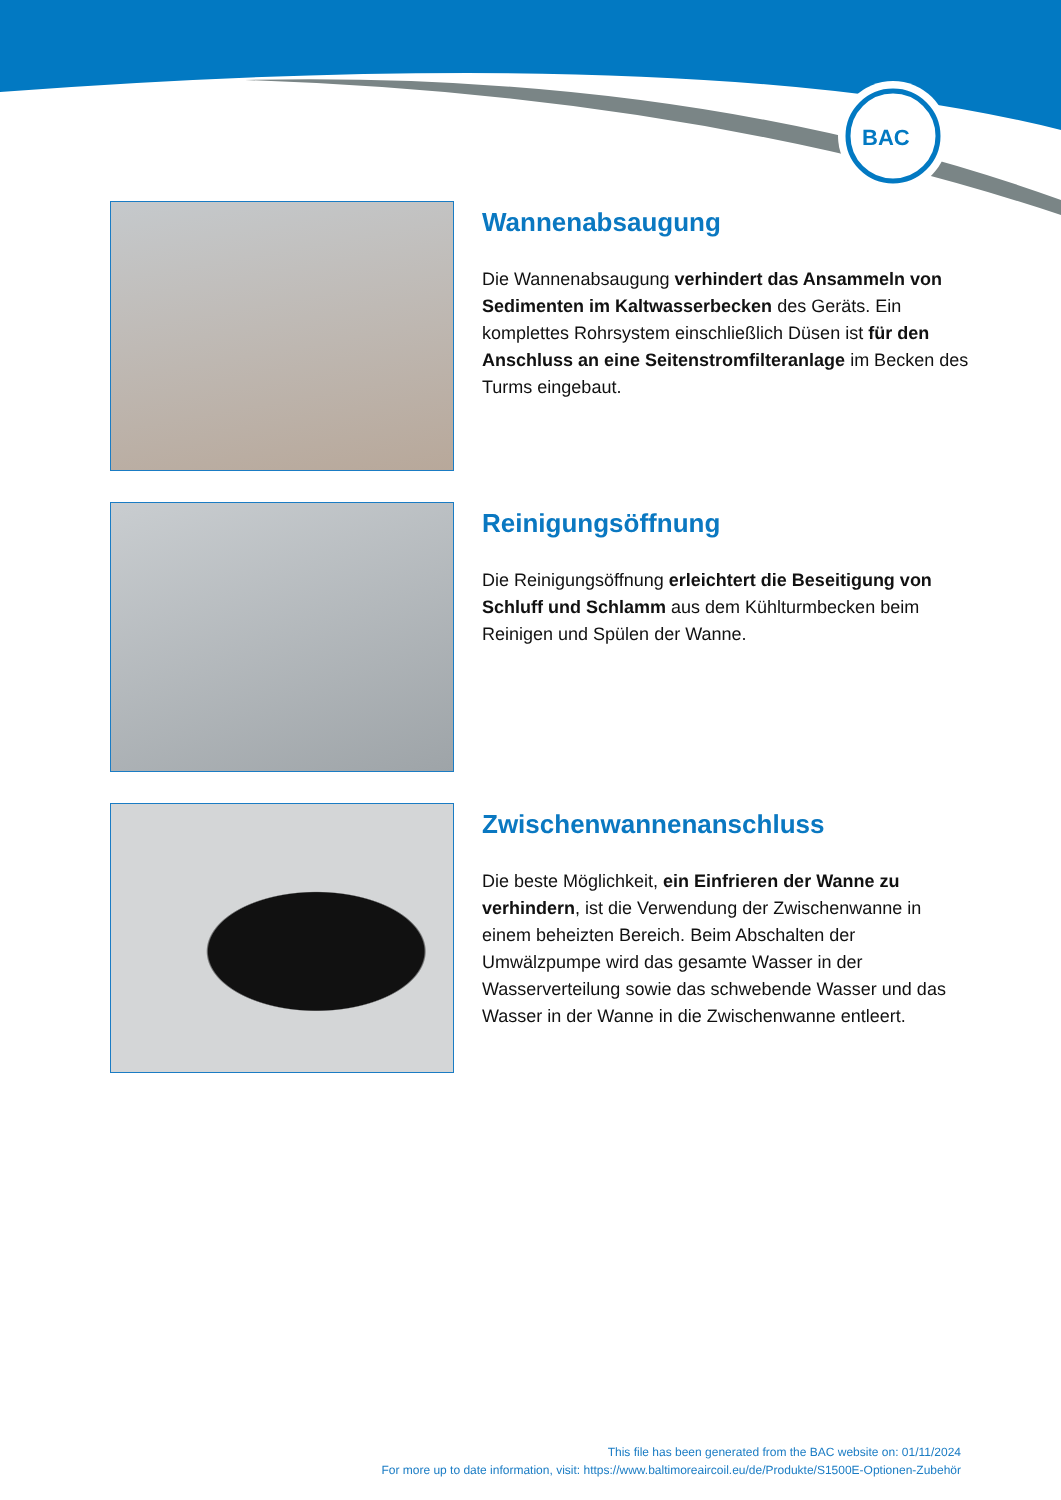BAC
Wannenabsaugung
Die Wannenabsaugung verhindert das Ansammeln von Sedimenten im Kaltwasserbecken des Geräts. Ein komplettes Rohrsystem einschließlich Düsen ist für den Anschluss an eine Seitenstromfilteranlage im Becken des Turms eingebaut.
Reinigungsöffnung
Die Reinigungsöffnung erleichtert die Beseitigung von Schluff und Schlamm aus dem Kühlturmbecken beim Reinigen und Spülen der Wanne.
Zwischenwannenanschluss
Die beste Möglichkeit, ein Einfrieren der Wanne zu verhindern, ist die Verwendung der Zwischenwanne in einem beheizten Bereich. Beim Abschalten der Umwälzpumpe wird das gesamte Wasser in der Wasserverteilung sowie das schwebende Wasser und das Wasser in der Wanne in die Zwischenwanne entleert.
This file has been generated from the BAC website on: 01/11/2024
For more up to date information, visit: https://www.baltimoreaircoil.eu/de/Produkte/S1500E-Optionen-Zubehör